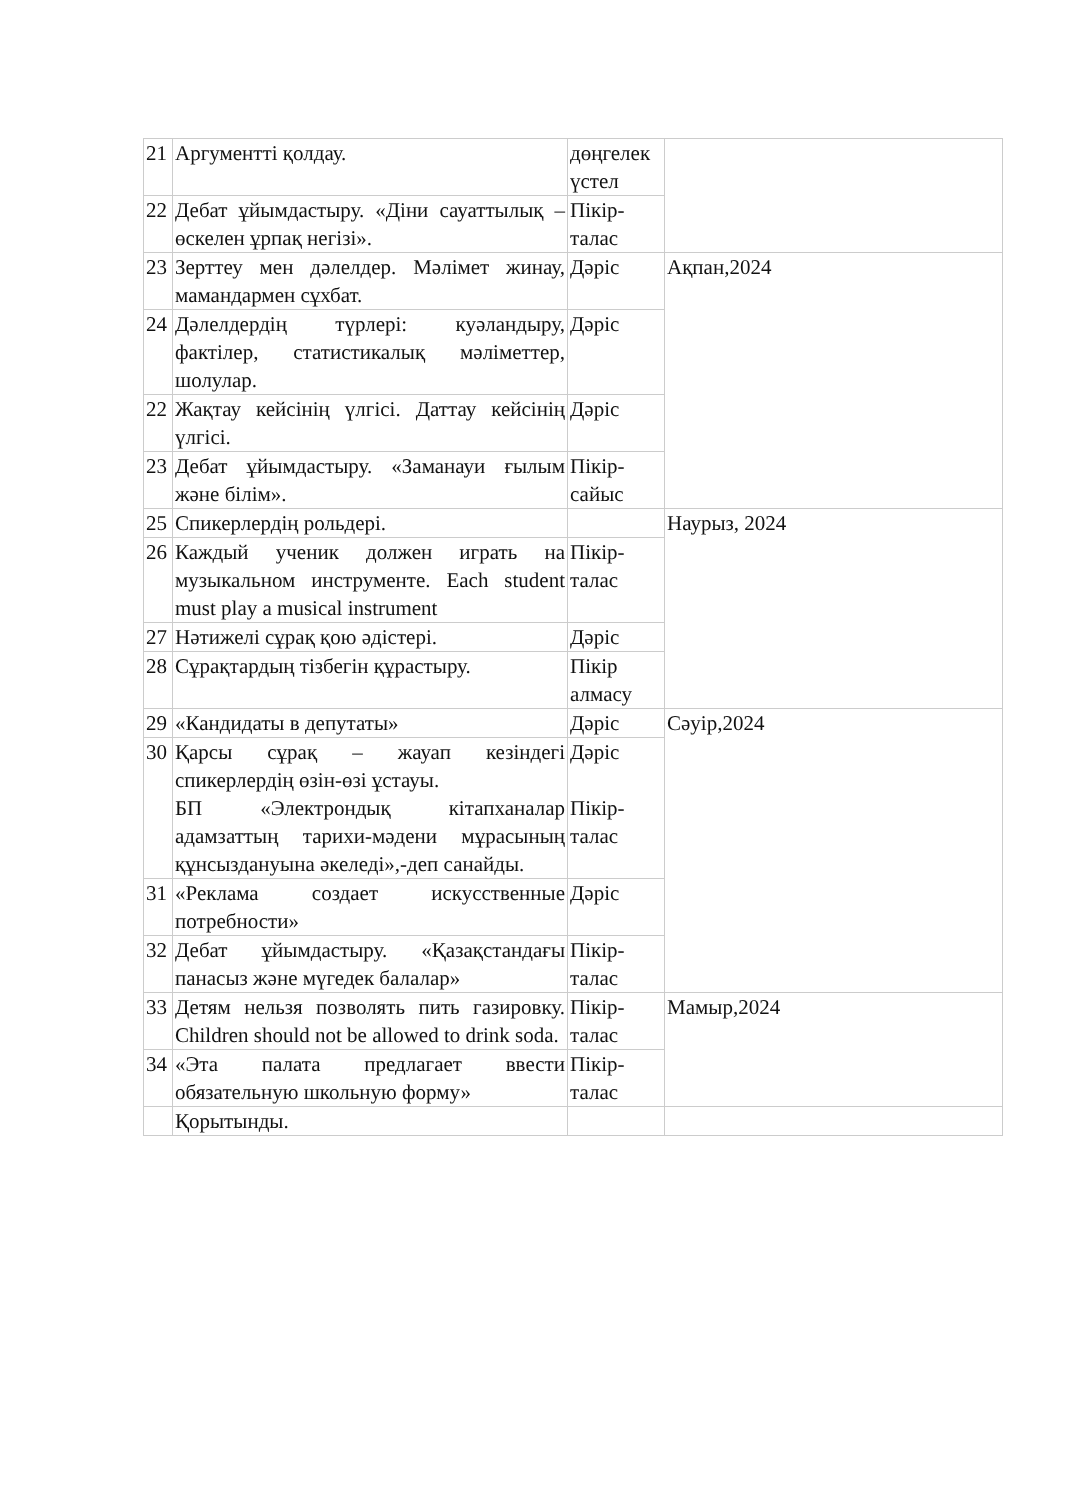| 21 | Аргументті қолдау. | дөңгелек үстел | |
| 22 | Дебат ұйымдастыру. «Діни сауаттылық – өскелен ұрпақ негізі». | Пікір-талас | |
| 23 | Зерттеу мен дәлелдер. Мәлімет жинау, мамандармен сұхбат. | Дәріс | Ақпан,2024 |
| 24 | Дәлелдердің түрлері: куәландыру, фактілер, статистикалық мәліметтер, шолулар. | Дәріс | |
| 22 | Жақтау кейсінің үлгісі. Даттау кейсінің үлгісі. | Дәріс | |
| 23 | Дебат ұйымдастыру. «Заманауи ғылым және білім». | Пікір-сайыс | |
| 25 | Спикерлердің рольдері. | | Наурыз, 2024 |
| 26 | Каждый ученик должен играть на музыкальном инструменте. Each student must play a musical instrument | Пікір-талас | |
| 27 | Нәтижелі сұрақ қою әдістері. | Дәріс | |
| 28 | Сұрақтардың тізбегін құрастыру. | Пікір алмасу | |
| 29 | «Кандидаты в депутаты» | Дәріс | Сәуір,2024 |
| 30 | Қарсы сұрақ – жауап кезіндегі спикерлердің өзін-өзі ұстауы. БП «Электрондық кітапханалар адамзаттың тарихи-мәдени мұрасының құнсыздануына әкеледі»,-деп санайды. | Дәріс Пікір-талас | |
| 31 | «Реклама создает искусственные потребности» | Дәріс | |
| 32 | Дебат ұйымдастыру. «Қазақстандағы панасыз және мүгедек балалар» | Пікір-талас | |
| 33 | Детям нельзя позволять пить газировку. Children should not be allowed to drink soda. | Пікір-талас | Мамыр,2024 |
| 34 | «Эта палата предлагает ввести обязательную школьную форму» | Пікір-талас | |
| | Қорытынды. | | |